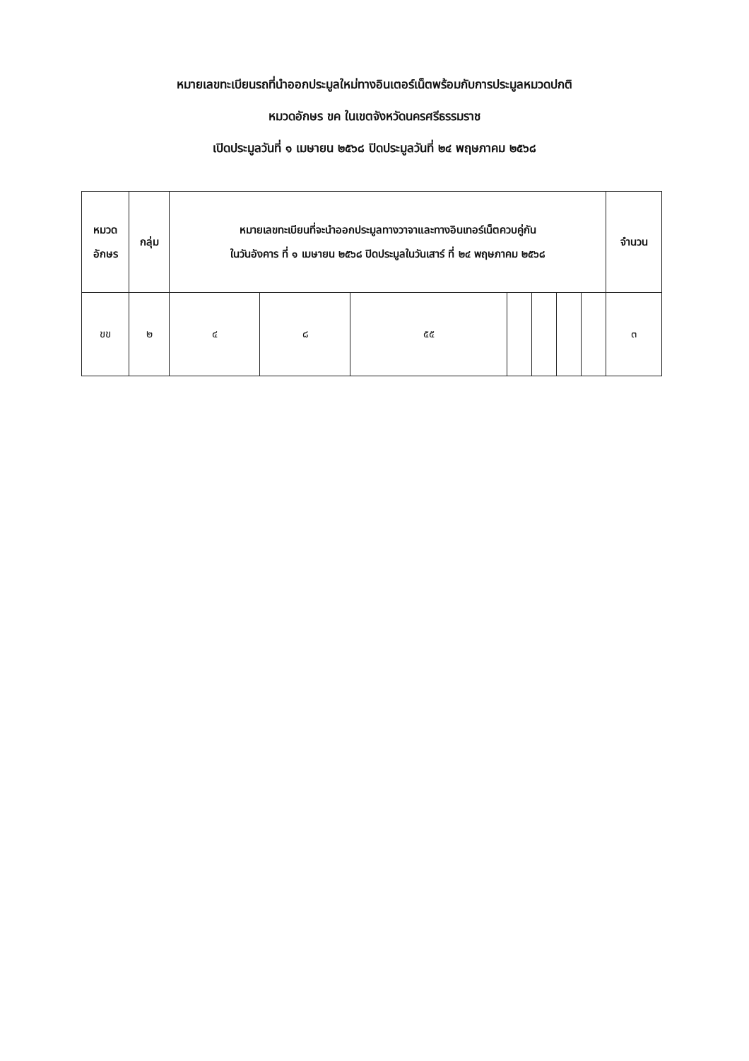หมายเลขทะเบียนรถที่นำออกประมูลใหม่ทางอินเตอร์เน็ตพร้อมกับการประมูลหมวดปกติ
หมวดอักษร ขค ในเขตจังหวัดนครศรีธรรมราช
เปิดประมูลวันที่ ๑ เมษายน ๒๕๖๘ ปิดประมูลวันที่ ๒๔ พฤษภาคม ๒๕๖๘
| หมวด อักษร | กลุ่ม | หมายเลขทะเบียนที่จะนำออกประมูลทางวาจาและทางอินเทอร์เน็ตควบคู่กัน ในวันอังคาร ที่ ๑ เมษายน ๒๕๖๘ ปิดประมูลในวันเสาร์ ที่ ๒๔ พฤษภาคม ๒๕๖๘ | | | | | | | จำนวน |
| --- | --- | --- | --- | --- | --- | --- | --- | --- | --- |
| ขข | ๒ | ๔ | ๘ | ๕๕ | | | | | ๓ |